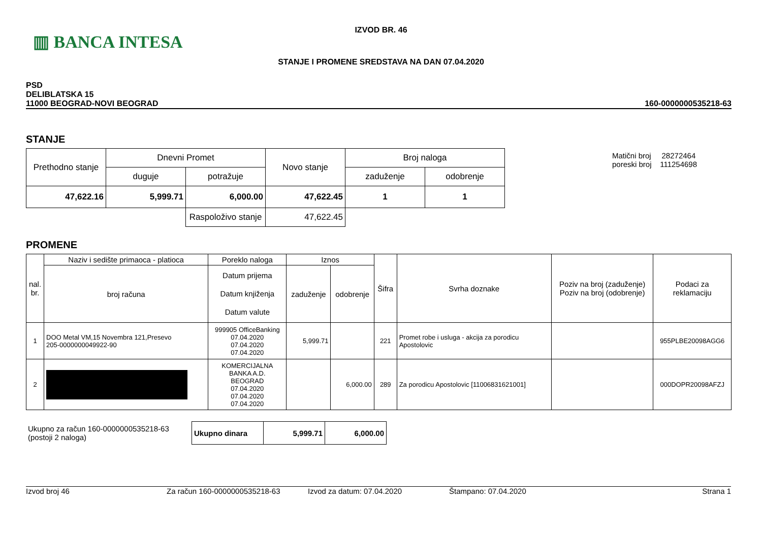▥ BANCA INTESA
IZVOD BR. 46
STANJE I PROMENE SREDSTAVA NA DAN 07.04.2020
PSD
DELIBLATSKA 15
11000 BEOGRAD-NOVI BEOGRAD
160-0000000535218-63
STANJE
Matični broj 28272464
poreski broj 111254698
| Prethodno stanje | Dnevni Promet | | Novo stanje | Broj naloga | |
| --- | --- | --- | --- | --- | --- |
| | duguje | potražuje | | zaduženje | odobrenje |
| 47,622.16 | 5,999.71 | 6,000.00 | 47,622.45 | 1 | 1 |
| | | Raspoloživo stanje | 47,622.45 | | |
PROMENE
| nal. br. | Naziv i sedište primaoca - platioca | Poreklo naloga | Iznos | | Šifra | Svrha doznake | Poziv na broj (zaduženje) Poziv na broj (odobrenje) | Podaci za reklamaciju |
| --- | --- | --- | --- | --- | --- | --- | --- | --- |
| | broj računa | Datum prijema Datum knjiženja Datum valute | zaduženje | odobrenje | | | | |
| 1 | DOO Metal VM,15 Novembra 121,Presevo 205-0000000049922-90 | 999905 OfficeBanking 07.04.2020 07.04.2020 07.04.2020 | 5,999.71 | | 221 | Promet robe i usluga - akcija za porodicu Apostolovic | | 955PLBE20098AGG6 |
| 2 | | KOMERCIJALNA BANKA A.D. BEOGRAD 07.04.2020 07.04.2020 07.04.2020 | | 6,000.00 | 289 | Za porodicu Apostolovic [11006831621001] | | 000DOPR20098AFZJ |
| Ukupno za račun 160-0000000535218-63 (postoji 2 naloga) | Ukupno dinara | 5,999.71 | 6,000.00 |
Izvod broj 46 Za račun 160-0000000535218-63 Izvod za datum: 07.04.2020 Štampano: 07.04.2020 Strana 1